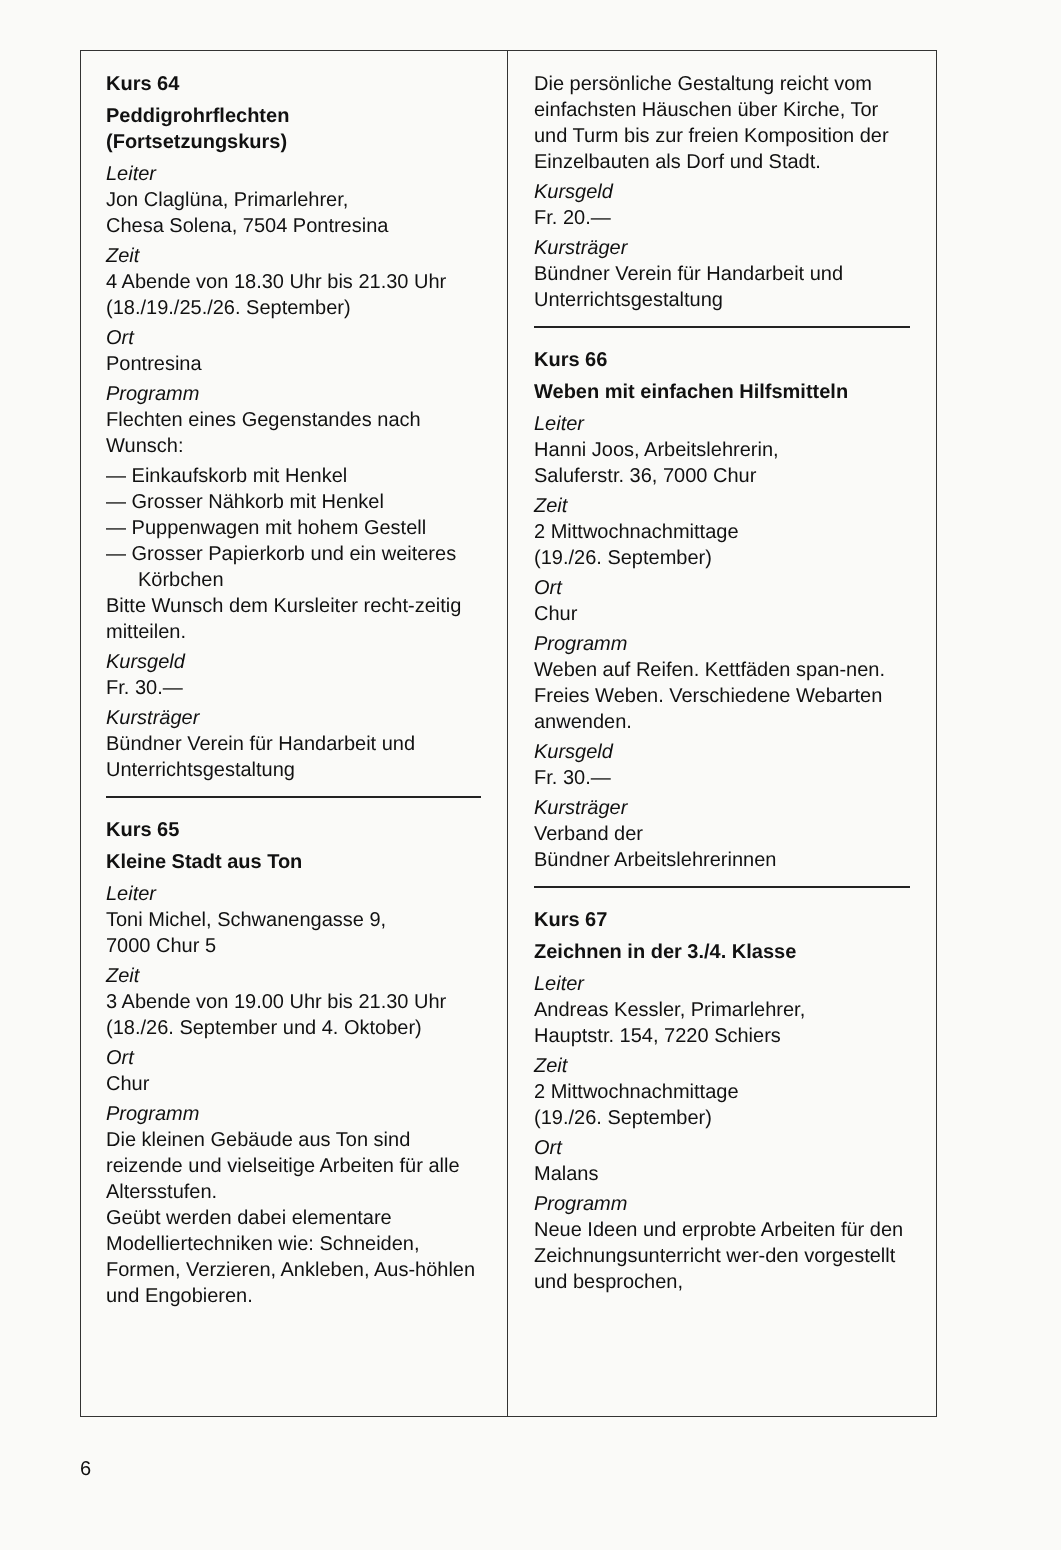Kurs 64
Peddigrohrflechten
(Fortsetzungskurs)
Leiter
Jon Claglüna, Primarlehrer,
Chesa Solena, 7504 Pontresina
Zeit
4 Abende von 18.30 Uhr bis 21.30 Uhr (18./19./25./26. September)
Ort
Pontresina
Programm
Flechten eines Gegenstandes nach Wunsch:
— Einkaufskorb mit Henkel
— Grosser Nähkorb mit Henkel
— Puppenwagen mit hohem Gestell
— Grosser Papierkorb und ein weiteres Körbchen
Bitte Wunsch dem Kursleiter recht-zeitig mitteilen.
Kursgeld
Fr. 30.—
Kursträger
Bündner Verein für Handarbeit und Unterrichtsgestaltung
Kurs 65
Kleine Stadt aus Ton
Leiter
Toni Michel, Schwanengasse 9,
7000 Chur 5
Zeit
3 Abende von 19.00 Uhr bis 21.30 Uhr (18./26. September und 4. Oktober)
Ort
Chur
Programm
Die kleinen Gebäude aus Ton sind reizende und vielseitige Arbeiten für alle Altersstufen.
Geübt werden dabei elementare Modelliertechniken wie: Schneiden, Formen, Verzieren, Ankleben, Aus-höhlen und Engobieren.
Die persönliche Gestaltung reicht vom einfachsten Häuschen über Kirche, Tor und Turm bis zur freien Komposition der Einzelbauten als Dorf und Stadt.
Kursgeld
Fr. 20.—
Kursträger
Bündner Verein für Handarbeit und Unterrichtsgestaltung
Kurs 66
Weben mit einfachen Hilfsmitteln
Leiter
Hanni Joos, Arbeitslehrerin,
Saluferstr. 36, 7000 Chur
Zeit
2 Mittwochnachmittage
(19./26. September)
Ort
Chur
Programm
Weben auf Reifen. Kettfäden span-nen. Freies Weben. Verschiedene Webarten anwenden.
Kursgeld
Fr. 30.—
Kursträger
Verband der
Bündner Arbeitslehrerinnen
Kurs 67
Zeichnen in der 3./4. Klasse
Leiter
Andreas Kessler, Primarlehrer,
Hauptstr. 154, 7220 Schiers
Zeit
2 Mittwochnachmittage
(19./26. September)
Ort
Malans
Programm
Neue Ideen und erprobte Arbeiten für den Zeichnungsunterricht wer-den vorgestellt und besprochen,
6